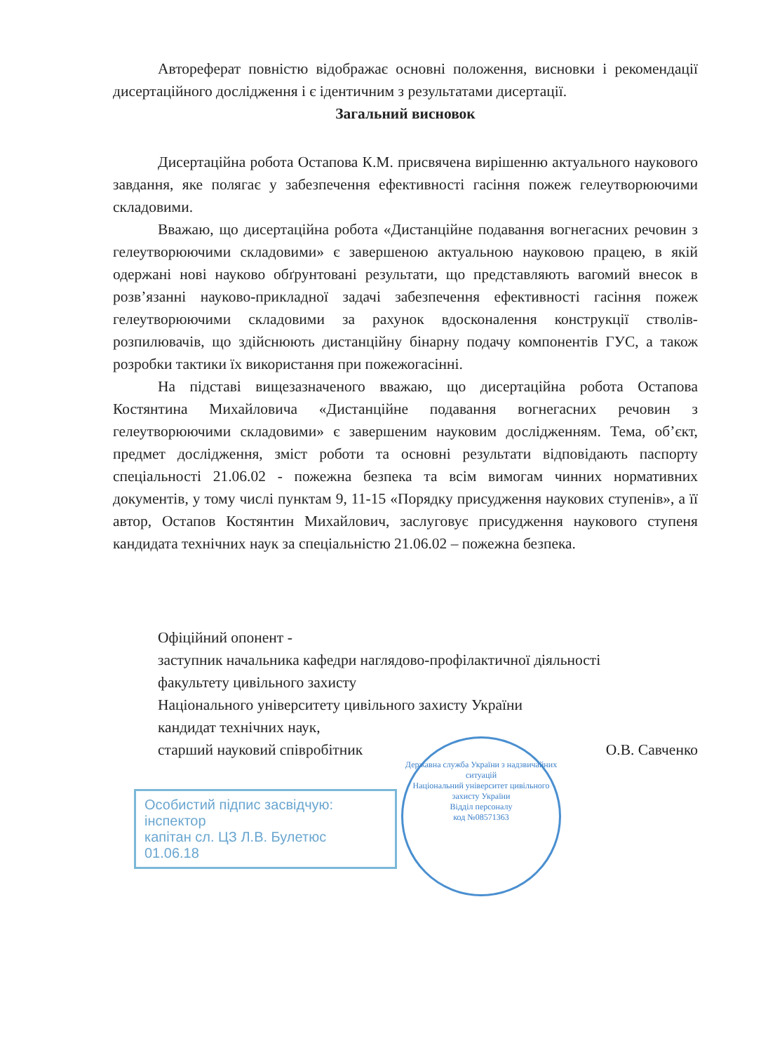Автореферат повністю відображає основні положення, висновки і рекомендації дисертаційного дослідження і є ідентичним з результатами дисертації.
Загальний висновок
Дисертаційна робота Остапова К.М. присвячена вирішенню актуального наукового завдання, яке полягає у забезпечення ефективності гасіння пожеж гелеутворюючими складовими.
Вважаю, що дисертаційна робота «Дистанційне подавання вогнегасних речовин з гелеутворюючими складовими» є завершеною актуальною науковою працею, в якій одержані нові науково обґрунтовані результати, що представляють вагомий внесок в розв’язанні науково-прикладної задачі забезпечення ефективності гасіння пожеж гелеутворюючими складовими за рахунок вдосконалення конструкції стволів-розпилювачів, що здійснюють дистанційну бінарну подачу компонентів ГУС, а також розробки тактики їх використання при пожежогасінні.
На підставі вищезазначеного вважаю, що дисертаційна робота Остапова Костянтина Михайловича «Дистанційне подавання вогнегасних речовин з гелеутворюючими складовими» є завершеним науковим дослідженням. Тема, об’єкт, предмет дослідження, зміст роботи та основні результати відповідають паспорту спеціальності 21.06.02 - пожежна безпека та всім вимогам чинних нормативних документів, у тому числі пунктам 9, 11-15 «Порядку присудження наукових ступенів», а її автор, Остапов Костянтин Михайлович, заслуговує присудження наукового ступеня кандидата технічних наук за спеціальністю 21.06.02 – пожежна безпека.
Офіційний опонент -
заступник начальника кафедри наглядово-профілактичної діяльності
факультету цивільного захисту
Національного університету цивільного захисту України
кандидат технічних наук,
старший науковий співробітник О.В. Савченко
Особистий підпис засвідчую:
інспектор
капітан сл. ЦЗ Л.В. Булетюс
01.06.18
Державна служба України з надзвичайних ситуацій
Національний університет цивільного захисту України
Відділ персоналу
код №08571363